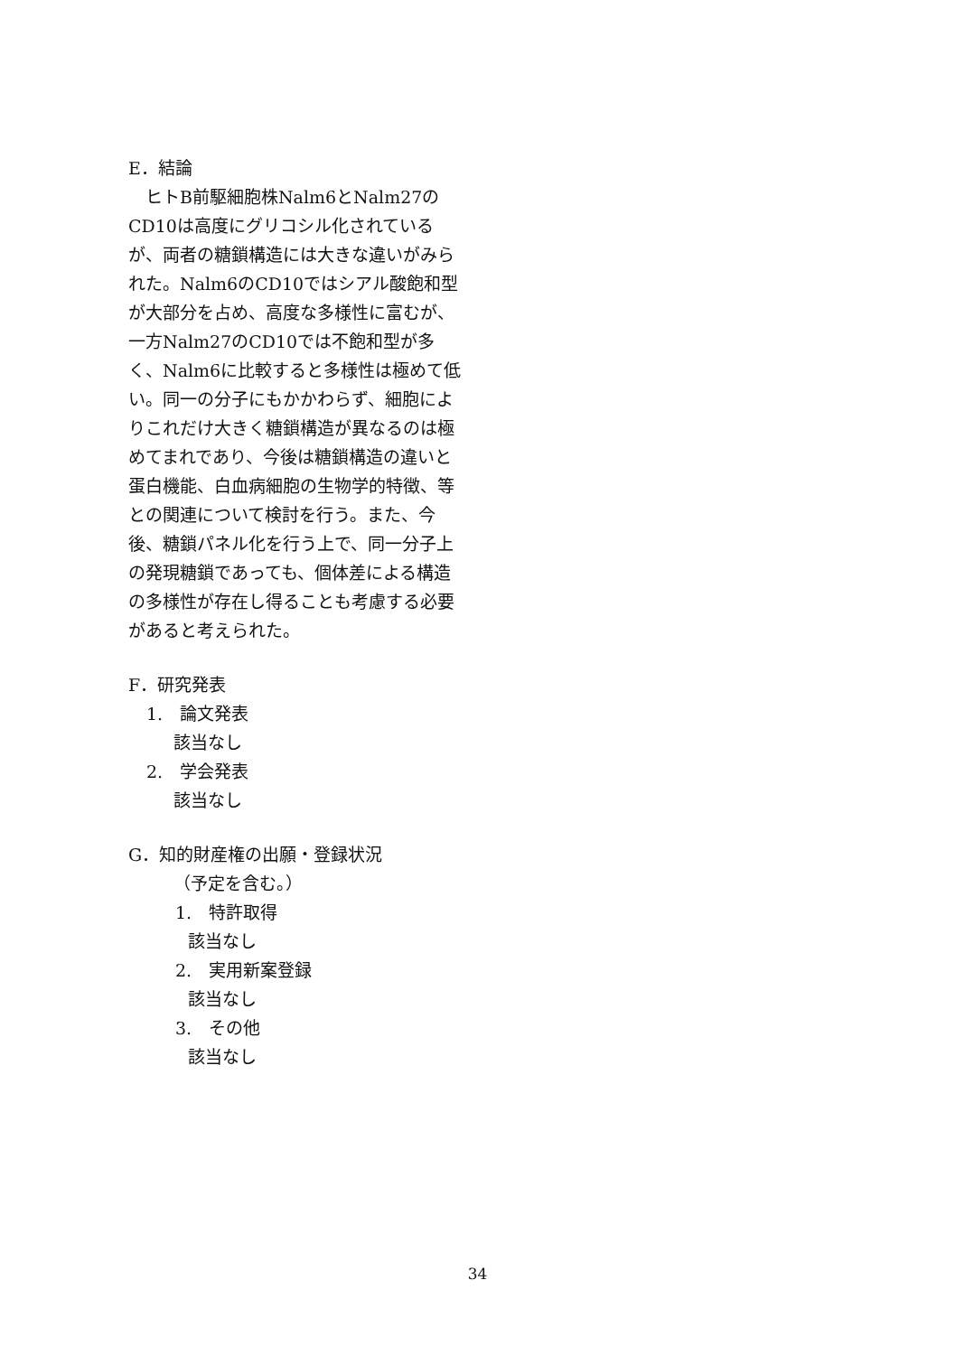E．結論
　ヒトB前駆細胞株Nalm6とNalm27のCD10は高度にグリコシル化されているが、両者の糖鎖構造には大きな違いがみられた。Nalm6のCD10ではシアル酸飽和型が大部分を占め、高度な多様性に富むが、一方Nalm27のCD10では不飽和型が多く、Nalm6に比較すると多様性は極めて低い。同一の分子にもかかわらず、細胞によりこれだけ大きく糖鎖構造が異なるのは極めてまれであり、今後は糖鎖構造の違いと蛋白機能、白血病細胞の生物学的特徴、等との関連について検討を行う。また、今後、糖鎖パネル化を行う上で、同一分子上の発現糖鎖であっても、個体差による構造の多様性が存在し得ることも考慮する必要があると考えられた。
F．研究発表
1.　論文発表
該当なし
2.　学会発表
該当なし
G．知的財産権の出願・登録状況
（予定を含む。）
1.　特許取得
該当なし
2.　実用新案登録
該当なし
3.　その他
該当なし
34